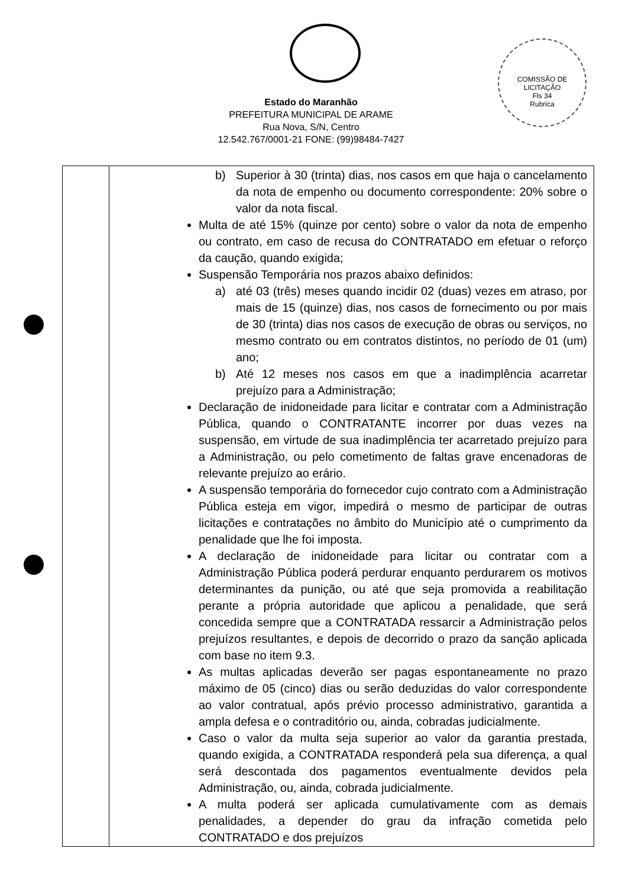COMISSÃO DE LICITAÇÃO
Fls 34
Rubrica
Estado do Maranhão
PREFEITURA MUNICIPAL DE ARAME
Rua Nova, S/N, Centro
12.542.767/0001-21 FONE: (99)98484-7427
| | b) Superior à 30 (trinta) dias, nos casos em que haja o cancelamento da nota de empenho ou documento correspondente: 20% sobre o valor da nota fiscal. Multa de até 15% (quinze por cento) sobre o valor da nota de empenho ou contrato, em caso de recusa do CONTRATADO em efetuar o reforço da caução, quando exigida; Suspensão Temporária nos prazos abaixo definidos: a) até 03 (três) meses quando incidir 02 (duas) vezes em atraso, por mais de 15 (quinze) dias, nos casos de fornecimento ou por mais de 30 (trinta) dias nos casos de execução de obras ou serviços, no mesmo contrato ou em contratos distintos, no período de 01 (um) ano; b) Até 12 meses nos casos em que a inadimplência acarretar prejuízo para a Administração; Declaração de inidoneidade para licitar e contratar com a Administração Pública, quando o CONTRATANTE incorrer por duas vezes na suspensão, em virtude de sua inadimplência ter acarretado prejuízo para a Administração, ou pelo cometimento de faltas grave encenadoras de relevante prejuízo ao erário. A suspensão temporária do fornecedor cujo contrato com a Administração Pública esteja em vigor, impedirá o mesmo de participar de outras licitações e contratações no âmbito do Município até o cumprimento da penalidade que lhe foi imposta. A declaração de inidoneidade para licitar ou contratar com a Administração Pública poderá perdurar enquanto perdurarem os motivos determinantes da punição, ou até que seja promovida a reabilitação perante a própria autoridade que aplicou a penalidade, que será concedida sempre que a CONTRATADA ressarcir a Administração pelos prejuízos resultantes, e depois de decorrido o prazo da sanção aplicada com base no item 9.3. As multas aplicadas deverão ser pagas espontaneamente no prazo máximo de 05 (cinco) dias ou serão deduzidas do valor correspondente ao valor contratual, após prévio processo administrativo, garantida a ampla defesa e o contraditório ou, ainda, cobradas judicialmente. Caso o valor da multa seja superior ao valor da garantia prestada, quando exigida, a CONTRATADA responderá pela sua diferença, a qual será descontada dos pagamentos eventualmente devidos pela Administração, ou, ainda, cobrada judicialmente. A multa poderá ser aplicada cumulativamente com as demais penalidades, a depender do grau da infração cometida pelo CONTRATADO e dos prejuízos |